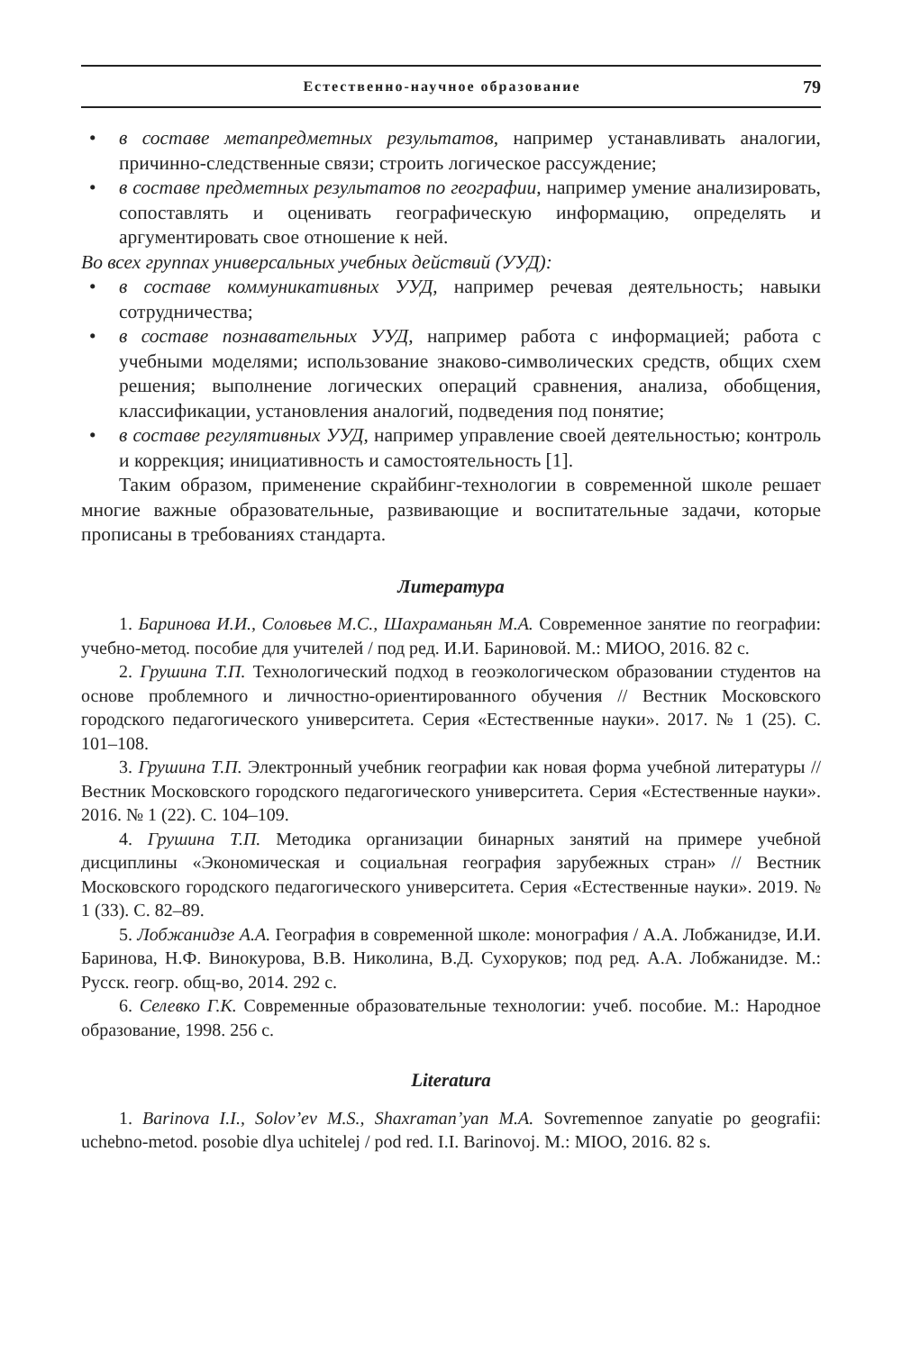Естественно-научное образование 79
• в составе метапредметных результатов, например устанавливать аналогии, причинно-следственные связи; строить логическое рассуждение;
• в составе предметных результатов по географии, например умение анализировать, сопоставлять и оценивать географическую информацию, определять и аргументировать свое отношение к ней.
Во всех группах универсальных учебных действий (УУД):
• в составе коммуникативных УУД, например речевая деятельность; навыки сотрудничества;
• в составе познавательных УУД, например работа с информацией; работа с учебными моделями; использование знаково-символических средств, общих схем решения; выполнение логических операций сравнения, анализа, обобщения, классификации, установления аналогий, подведения под понятие;
• в составе регулятивных УУД, например управление своей деятельностью; контроль и коррекция; инициативность и самостоятельность [1].
Таким образом, применение скрайбинг-технологии в современной школе решает многие важные образовательные, развивающие и воспитательные задачи, которые прописаны в требованиях стандарта.
Литература
1. Баринова И.И., Соловьев М.С., Шахраманьян М.А. Современное занятие по географии: учебно-метод. пособие для учителей / под ред. И.И. Бариновой. М.: МИОО, 2016. 82 с.
2. Грушина Т.П. Технологический подход в геоэкологическом образовании студентов на основе проблемного и личностно-ориентированного обучения // Вестник Московского городского педагогического университета. Серия «Естественные науки». 2017. № 1 (25). С. 101–108.
3. Грушина Т.П. Электронный учебник географии как новая форма учебной литературы // Вестник Московского городского педагогического университета. Серия «Естественные науки». 2016. № 1 (22). С. 104–109.
4. Грушина Т.П. Методика организации бинарных занятий на примере учебной дисциплины «Экономическая и социальная география зарубежных стран» // Вестник Московского городского педагогического университета. Серия «Естественные науки». 2019. № 1 (33). С. 82–89.
5. Лобжанидзе А.А. География в современной школе: монография / А.А. Лобжанидзе, И.И. Баринова, Н.Ф. Винокурова, В.В. Николина, В.Д. Сухоруков; под ред. А.А. Лобжанидзе. М.: Русск. геогр. общ-во, 2014. 292 с.
6. Селевко Г.К. Современные образовательные технологии: учеб. пособие. М.: Народное образование, 1998. 256 с.
Literatura
1. Barinova I.I., Solov’ev M.S., Shaxraman’yan M.A. Sovremennoe zanyatie po geografii: uchebno-metod. posobie dlya uchitelej / pod red. I.I. Barinovoj. M.: MIOO, 2016. 82 s.